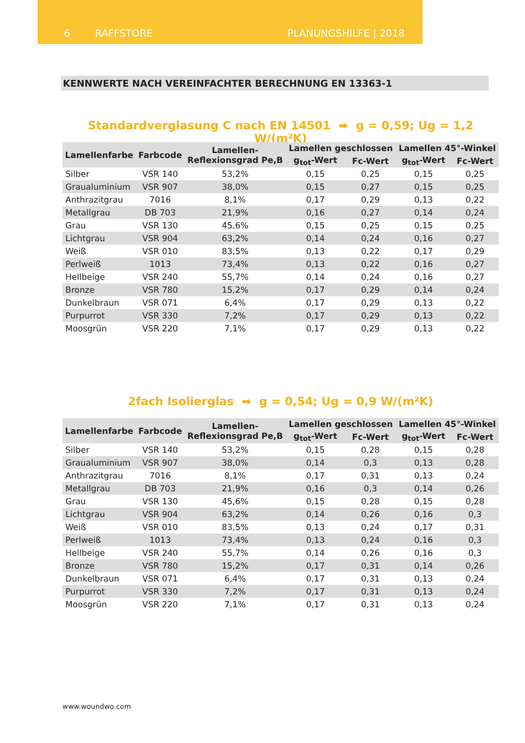6 RAFFSTORE PLANUNGSHILFE | 2018
KENNWERTE NACH VEREINFACHTER BERECHNUNG EN 13363-1
Standardverglasung C nach EN 14501 ➡ g = 0,59; Ug = 1,2 W/(m²K)
| Lamellenfarbe | Farbcode | Lamellen- Reflexionsgrad Pe,B | Lamellen geschlossen | | Lamellen 45°-Winkel | |
| --- | --- | --- | --- | --- | --- | --- |
| | | | g<sub>tot</sub>-Wert | Fc-Wert | g<sub>tot</sub>-Wert | Fc-Wert |
| Silber | VSR 140 | 53,2% | 0,15 | 0,25 | 0,15 | 0,25 |
| Graualuminium | VSR 907 | 38,0% | 0,15 | 0,27 | 0,15 | 0,25 |
| Anthrazitgrau | 7016 | 8,1% | 0,17 | 0,29 | 0,13 | 0,22 |
| Metallgrau | DB 703 | 21,9% | 0,16 | 0,27 | 0,14 | 0,24 |
| Grau | VSR 130 | 45,6% | 0,15 | 0,25 | 0,15 | 0,25 |
| Lichtgrau | VSR 904 | 63,2% | 0,14 | 0,24 | 0,16 | 0,27 |
| Weiß | VSR 010 | 83,5% | 0,13 | 0,22 | 0,17 | 0,29 |
| Perlweiß | 1013 | 73,4% | 0,13 | 0,22 | 0,16 | 0,27 |
| Hellbeige | VSR 240 | 55,7% | 0,14 | 0,24 | 0,16 | 0,27 |
| Bronze | VSR 780 | 15,2% | 0,17 | 0,29 | 0,14 | 0,24 |
| Dunkelbraun | VSR 071 | 6,4% | 0,17 | 0,29 | 0,13 | 0,22 |
| Purpurrot | VSR 330 | 7,2% | 0,17 | 0,29 | 0,13 | 0,22 |
| Moosgrün | VSR 220 | 7,1% | 0,17 | 0,29 | 0,13 | 0,22 |
2fach Isolierglas ➡ g = 0,54; Ug = 0,9 W/(m²K)
| Lamellenfarbe | Farbcode | Lamellen- Reflexionsgrad Pe,B | Lamellen geschlossen | | Lamellen 45°-Winkel | |
| --- | --- | --- | --- | --- | --- | --- |
| | | | g<sub>tot</sub>-Wert | Fc-Wert | g<sub>tot</sub>-Wert | Fc-Wert |
| Silber | VSR 140 | 53,2% | 0,15 | 0,28 | 0,15 | 0,28 |
| Graualuminium | VSR 907 | 38,0% | 0,14 | 0,3 | 0,13 | 0,28 |
| Anthrazitgrau | 7016 | 8,1% | 0,17 | 0,31 | 0,13 | 0,24 |
| Metallgrau | DB 703 | 21,9% | 0,16 | 0,3 | 0,14 | 0,26 |
| Grau | VSR 130 | 45,6% | 0,15 | 0,28 | 0,15 | 0,28 |
| Lichtgrau | VSR 904 | 63,2% | 0,14 | 0,26 | 0,16 | 0,3 |
| Weiß | VSR 010 | 83,5% | 0,13 | 0,24 | 0,17 | 0,31 |
| Perlweiß | 1013 | 73,4% | 0,13 | 0,24 | 0,16 | 0,3 |
| Hellbeige | VSR 240 | 55,7% | 0,14 | 0,26 | 0,16 | 0,3 |
| Bronze | VSR 780 | 15,2% | 0,17 | 0,31 | 0,14 | 0,26 |
| Dunkelbraun | VSR 071 | 6,4% | 0,17 | 0,31 | 0,13 | 0,24 |
| Purpurrot | VSR 330 | 7,2% | 0,17 | 0,31 | 0,13 | 0,24 |
| Moosgrün | VSR 220 | 7,1% | 0,17 | 0,31 | 0,13 | 0,24 |
www.woundwo.com